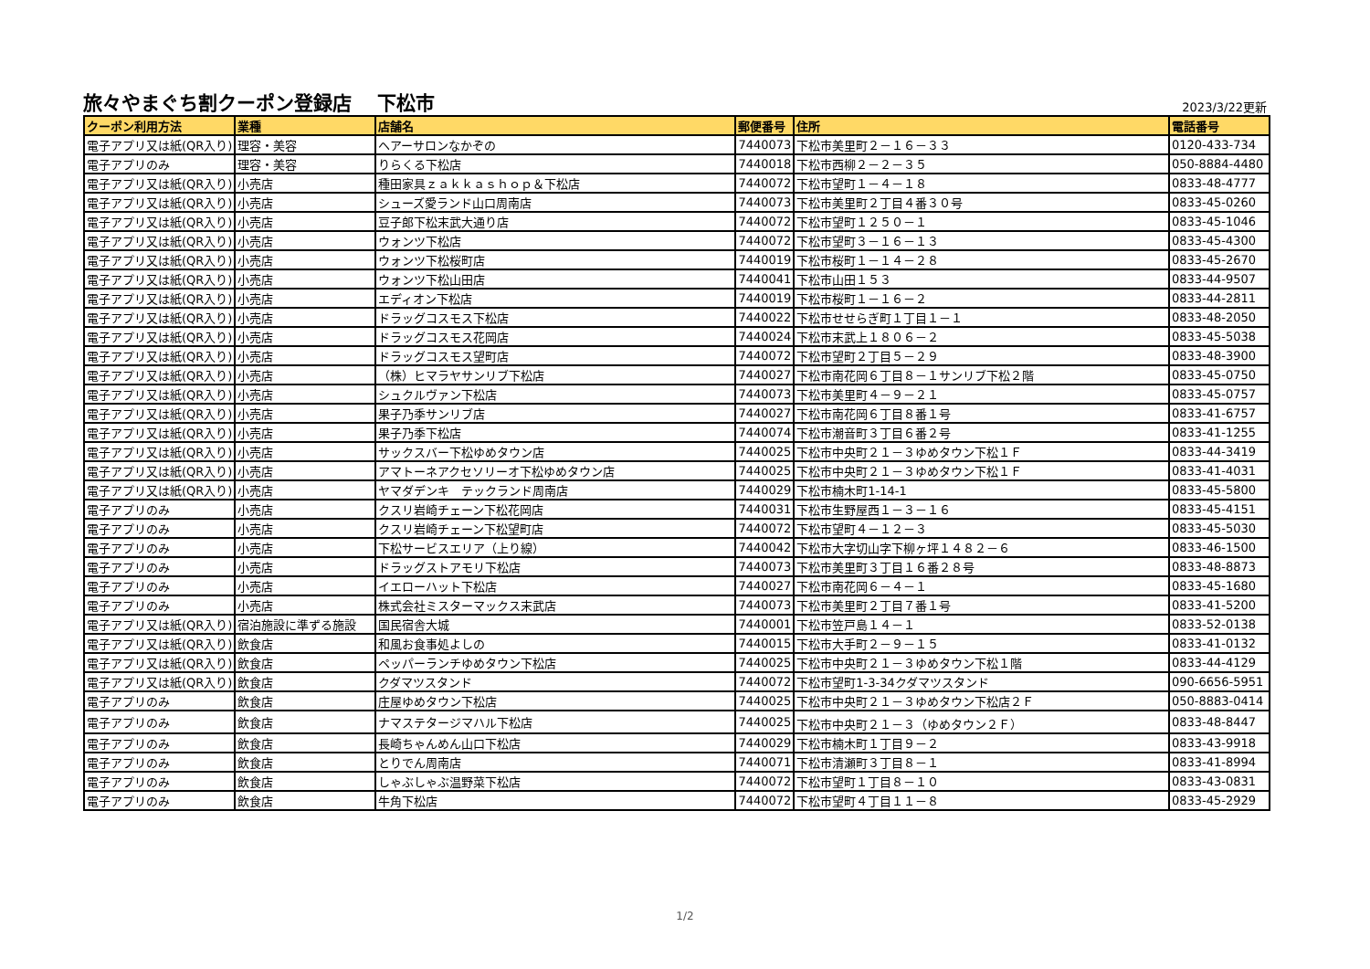旅々やまぐち割クーポン登録店　 下松市
2023/3/22更新
| クーポン利用方法 | 業種 | 店舗名 | 郵便番号 | 住所 | 電話番号 |
| --- | --- | --- | --- | --- | --- |
| 電子アプリ又は紙(QR入り) | 理容・美容 | ヘアーサロンなかぞの | 7440073 | 下松市美里町２－１６－３３ | 0120-433-734 |
| 電子アプリのみ | 理容・美容 | りらくる下松店 | 7440018 | 下松市西柳２－２－３５ | 050-8884-4480 |
| 電子アプリ又は紙(QR入り) | 小売店 | 種田家具ｚａｋｋａｓｈｏｐ＆下松店 | 7440072 | 下松市望町１－４－１８ | 0833-48-4777 |
| 電子アプリ又は紙(QR入り) | 小売店 | シューズ愛ランド山口周南店 | 7440073 | 下松市美里町２丁目４番３０号 | 0833-45-0260 |
| 電子アプリ又は紙(QR入り) | 小売店 | 豆子郎下松末武大通り店 | 7440072 | 下松市望町１２５０－１ | 0833-45-1046 |
| 電子アプリ又は紙(QR入り) | 小売店 | ウォンツ下松店 | 7440072 | 下松市望町３－１６－１３ | 0833-45-4300 |
| 電子アプリ又は紙(QR入り) | 小売店 | ウォンツ下松桜町店 | 7440019 | 下松市桜町１－１４－２８ | 0833-45-2670 |
| 電子アプリ又は紙(QR入り) | 小売店 | ウォンツ下松山田店 | 7440041 | 下松市山田１５３ | 0833-44-9507 |
| 電子アプリ又は紙(QR入り) | 小売店 | エディオン下松店 | 7440019 | 下松市桜町１－１６－２ | 0833-44-2811 |
| 電子アプリ又は紙(QR入り) | 小売店 | ドラッグコスモス下松店 | 7440022 | 下松市せせらぎ町１丁目１－１ | 0833-48-2050 |
| 電子アプリ又は紙(QR入り) | 小売店 | ドラッグコスモス花岡店 | 7440024 | 下松市末武上１８０６－２ | 0833-45-5038 |
| 電子アプリ又は紙(QR入り) | 小売店 | ドラッグコスモス望町店 | 7440072 | 下松市望町２丁目５－２９ | 0833-48-3900 |
| 電子アプリ又は紙(QR入り) | 小売店 | （株）ヒマラヤサンリブ下松店 | 7440027 | 下松市南花岡６丁目８－１サンリブ下松２階 | 0833-45-0750 |
| 電子アプリ又は紙(QR入り) | 小売店 | シュクルヴァン下松店 | 7440073 | 下松市美里町４－９－２１ | 0833-45-0757 |
| 電子アプリ又は紙(QR入り) | 小売店 | 果子乃季サンリブ店 | 7440027 | 下松市南花岡６丁目８番１号 | 0833-41-6757 |
| 電子アプリ又は紙(QR入り) | 小売店 | 果子乃季下松店 | 7440074 | 下松市潮音町３丁目６番２号 | 0833-41-1255 |
| 電子アプリ又は紙(QR入り) | 小売店 | サックスバー下松ゆめタウン店 | 7440025 | 下松市中央町２１－３ゆめタウン下松１Ｆ | 0833-44-3419 |
| 電子アプリ又は紙(QR入り) | 小売店 | アマトーネアクセソリーオ下松ゆめタウン店 | 7440025 | 下松市中央町２１－３ゆめタウン下松１Ｆ | 0833-41-4031 |
| 電子アプリ又は紙(QR入り) | 小売店 | ヤマダデンキ テックランド周南店 | 7440029 | 下松市楠木町1-14-1 | 0833-45-5800 |
| 電子アプリのみ | 小売店 | クスリ岩崎チェーン下松花岡店 | 7440031 | 下松市生野屋西１－３－１６ | 0833-45-4151 |
| 電子アプリのみ | 小売店 | クスリ岩崎チェーン下松望町店 | 7440072 | 下松市望町４－１２－３ | 0833-45-5030 |
| 電子アプリのみ | 小売店 | 下松サービスエリア（上り線） | 7440042 | 下松市大字切山字下柳ヶ坪１４８２－６ | 0833-46-1500 |
| 電子アプリのみ | 小売店 | ドラッグストアモリ下松店 | 7440073 | 下松市美里町３丁目１６番２８号 | 0833-48-8873 |
| 電子アプリのみ | 小売店 | イエローハット下松店 | 7440027 | 下松市南花岡６－４－１ | 0833-45-1680 |
| 電子アプリのみ | 小売店 | 株式会社ミスターマックス末武店 | 7440073 | 下松市美里町２丁目７番１号 | 0833-41-5200 |
| 電子アプリ又は紙(QR入り) | 宿泊施設に準ずる施設 | 国民宿舎大城 | 7440001 | 下松市笠戸島１４－１ | 0833-52-0138 |
| 電子アプリ又は紙(QR入り) | 飲食店 | 和風お食事処よしの | 7440015 | 下松市大手町２－９－１５ | 0833-41-0132 |
| 電子アプリ又は紙(QR入り) | 飲食店 | ペッパーランチゆめタウン下松店 | 7440025 | 下松市中央町２１－３ゆめタウン下松１階 | 0833-44-4129 |
| 電子アプリ又は紙(QR入り) | 飲食店 | クダマツスタンド | 7440072 | 下松市望町1-3-34クダマツスタンド | 090-6656-5951 |
| 電子アプリのみ | 飲食店 | 庄屋ゆめタウン下松店 | 7440025 | 下松市中央町２１－３ゆめタウン下松店２Ｆ | 050-8883-0414 |
| 電子アプリのみ | 飲食店 | ナマステタージマハル下松店 | 7440025 | 下松市中央町２１－３（ゆめタウン２Ｆ） | 0833-48-8447 |
| 電子アプリのみ | 飲食店 | 長崎ちゃんめん山口下松店 | 7440029 | 下松市楠木町１丁目９－２ | 0833-43-9918 |
| 電子アプリのみ | 飲食店 | とりでん周南店 | 7440071 | 下松市清瀬町３丁目８－１ | 0833-41-8994 |
| 電子アプリのみ | 飲食店 | しゃぶしゃぶ温野菜下松店 | 7440072 | 下松市望町１丁目８－１０ | 0833-43-0831 |
| 電子アプリのみ | 飲食店 | 牛角下松店 | 7440072 | 下松市望町４丁目１１－８ | 0833-45-2929 |
1/2